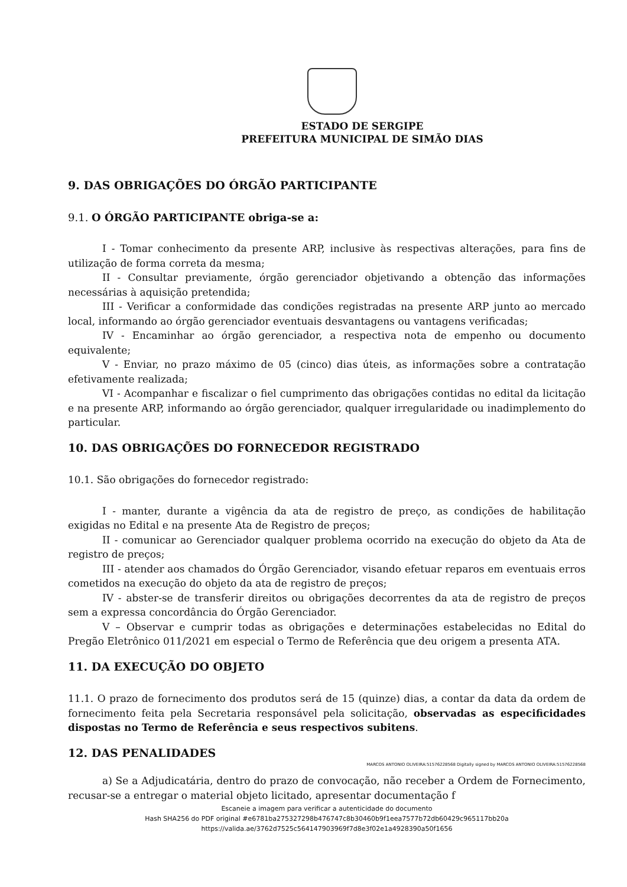ESTADO DE SERGIPE
PREFEITURA MUNICIPAL DE SIMÃO DIAS
9. DAS OBRIGAÇÕES DO ÓRGÃO PARTICIPANTE
9.1. O ÓRGÃO PARTICIPANTE obriga-se a:
I - Tomar conhecimento da presente ARP, inclusive às respectivas alterações, para fins de utilização de forma correta da mesma;
II - Consultar previamente, órgão gerenciador objetivando a obtenção das informações necessárias à aquisição pretendida;
III - Verificar a conformidade das condições registradas na presente ARP junto ao mercado local, informando ao órgão gerenciador eventuais desvantagens ou vantagens verificadas;
IV - Encaminhar ao órgão gerenciador, a respectiva nota de empenho ou documento equivalente;
V - Enviar, no prazo máximo de 05 (cinco) dias úteis, as informações sobre a contratação efetivamente realizada;
VI - Acompanhar e fiscalizar o fiel cumprimento das obrigações contidas no edital da licitação e na presente ARP, informando ao órgão gerenciador, qualquer irregularidade ou inadimplemento do particular.
10. DAS OBRIGAÇÕES DO FORNECEDOR REGISTRADO
10.1. São obrigações do fornecedor registrado:
I - manter, durante a vigência da ata de registro de preço, as condições de habilitação exigidas no Edital e na presente Ata de Registro de preços;
II - comunicar ao Gerenciador qualquer problema ocorrido na execução do objeto da Ata de registro de preços;
III - atender aos chamados do Órgão Gerenciador, visando efetuar reparos em eventuais erros cometidos na execução do objeto da ata de registro de preços;
IV - abster-se de transferir direitos ou obrigações decorrentes da ata de registro de preços sem a expressa concordância do Órgão Gerenciador.
V – Observar e cumprir todas as obrigações e determinações estabelecidas no Edital do Pregão Eletrônico 011/2021 em especial o Termo de Referência que deu origem a presenta ATA.
11. DA EXECUÇÃO DO OBJETO
11.1. O prazo de fornecimento dos produtos será de 15 (quinze) dias, a contar da data da ordem de fornecimento feita pela Secretaria responsável pela solicitação, observadas as especificidades dispostas no Termo de Referência e seus respectivos subitens.
12. DAS PENALIDADES
MARCOS ANTONIO OLIVEIRA:51576228568 Digitally signed by MARCOS ANTONIO OLIVEIRA:51576228568
a) Se a Adjudicatária, dentro do prazo de convocação, não receber a Ordem de Fornecimento, recusar-se a entregar o material objeto licitado, apresentar documentação f
Escaneie a imagem para verificar a autenticidade do documento
Hash SHA256 do PDF original #e6781ba275327298b476747c8b30460b9f1eea7577b72db60429c965117bb20a
https://valida.ae/3762d7525c564147903969f7d8e3f02e1a4928390a50f1656